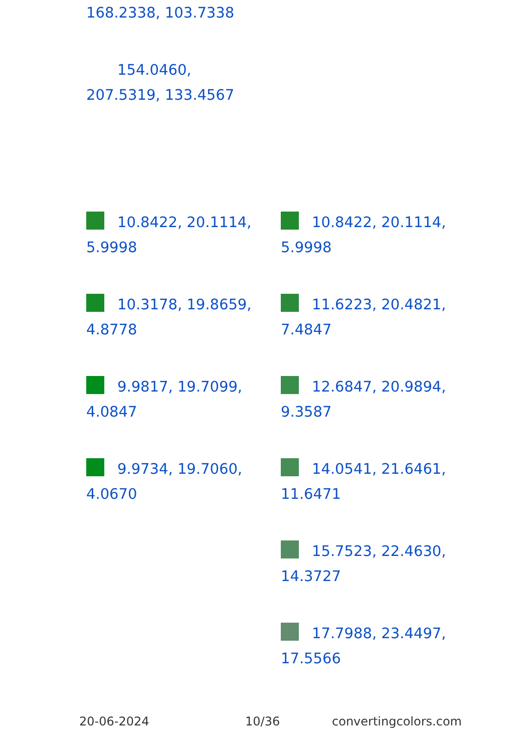168.2338, 103.7338
154.0460,
207.5319, 133.4567
10.8422, 20.1114,
5.9998
10.3178, 19.8659,
4.8778
9.9817, 19.7099,
4.0847
9.9734, 19.7060,
4.0670
10.8422, 20.1114,
5.9998
11.6223, 20.4821,
7.4847
12.6847, 20.9894,
9.3587
14.0541, 21.6461,
11.6471
15.7523, 22.4630,
14.3727
17.7988, 23.4497,
17.5566
20-06-2024 10/36 convertingcolors.com